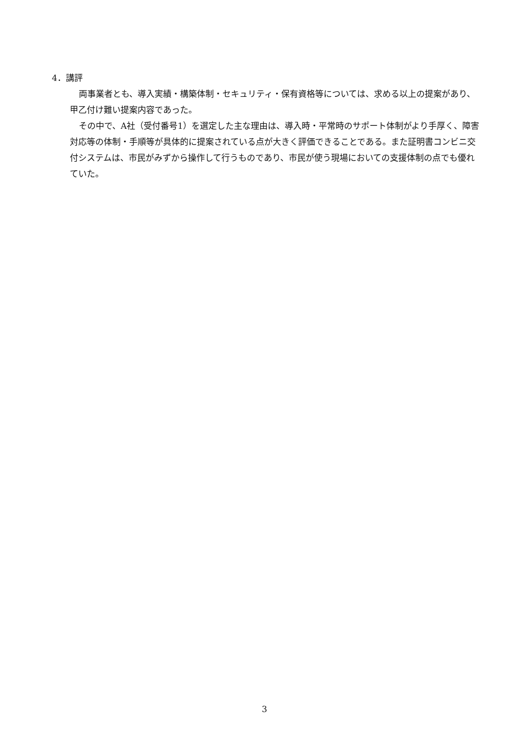4．講評
両事業者とも、導入実績・構築体制・セキュリティ・保有資格等については、求める以上の提案があり、甲乙付け難い提案内容であった。
その中で、A社（受付番号1）を選定した主な理由は、導入時・平常時のサポート体制がより手厚く、障害対応等の体制・手順等が具体的に提案されている点が大きく評価できることである。また証明書コンビニ交付システムは、市民がみずから操作して行うものであり、市民が使う現場においての支援体制の点でも優れていた。
3